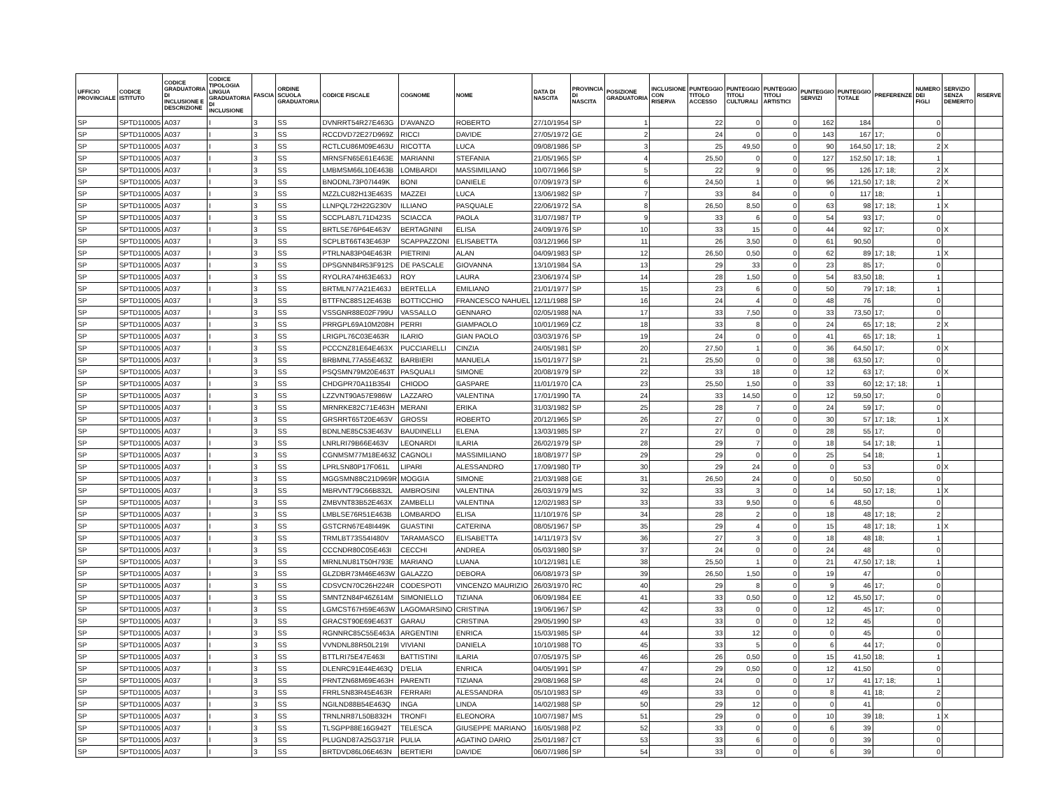| UFFICIO PROVINCIALE | CODICE ISTITUTO | CODICE GRADUATORIA DI INCLUSIONE E DESCRIZIONE | CODICE TIPOLOGIA LINGUA GRADUATORIA DI INCLUSIONE | FASCIA | ORDINE SCUOLA GRADUATORIA | CODICE FISCALE | COGNOME | NOME | DATA DI NASCITA | PROVINCIA DI NASCITA | POSIZIONE GRADUATORIA | INCLUSIONE CON RISERVA | PUNTEGGIO TITOLO ACCESSO | PUNTEGGIO TITOLI CULTURALI | PUNTEGGIO TITOLI ARTISTICI | PUNTEGGIO SERVIZI | PUNTEGGIO TOTALE | PREFERENZE | NUMERO DEI FIGLI | SERVIZIO SENZA DEMERITO | RISERVE |
| --- | --- | --- | --- | --- | --- | --- | --- | --- | --- | --- | --- | --- | --- | --- | --- | --- | --- | --- | --- | --- | --- |
| SP | SPTD110005 | A037 | I | 3 | SS | DVNRRT54R27E463G | D'AVANZO | ROBERTO | 27/10/1954 | SP | 1 | | 22 | 0 | 0 | 162 | 184 | | 0 | | |
| SP | SPTD110005 | A037 | I | 3 | SS | RCCDVD72E27D969Z | RICCI | DAVIDE | 27/05/1972 | GE | 2 | | 24 | 0 | 0 | 143 | 167 | 17; | 0 | | |
| SP | SPTD110005 | A037 | I | 3 | SS | RCTLCU86M09E463U | RICOTTA | LUCA | 09/08/1986 | SP | 3 | | 25 | 49,50 | 0 | 90 | 164,50 | 17; 18; | 2 | X | |
| SP | SPTD110005 | A037 | I | 3 | SS | MRNSFN65E61E463E | MARIANNI | STEFANIA | 21/05/1965 | SP | 4 | | 25,50 | 0 | 0 | 127 | 152,50 | 17; 18; | 1 | | |
| SP | SPTD110005 | A037 | I | 3 | SS | LMBMSM66L10E463B | LOMBARDI | MASSIMILIANO | 10/07/1966 | SP | 5 | | 22 | 9 | 0 | 95 | 126 | 17; 18; | 2 | X | |
| SP | SPTD110005 | A037 | I | 3 | SS | BNODNL73P07I449K | BONI | DANIELE | 07/09/1973 | SP | 6 | | 24,50 | 1 | 0 | 96 | 121,50 | 17; 18; | 2 | X | |
| SP | SPTD110005 | A037 | I | 3 | SS | MZZLCU82H13E463S | MAZZEI | LUCA | 13/06/1982 | SP | 7 | | 33 | 84 | 0 | 0 | 117 | 18; | 1 | | |
| SP | SPTD110005 | A037 | I | 3 | SS | LLNPQL72H22G230V | ILLIANO | PASQUALE | 22/06/1972 | SA | 8 | | 26,50 | 8,50 | 0 | 63 | 98 | 17; 18; | 1 | X | |
| SP | SPTD110005 | A037 | I | 3 | SS | SCCPLA87L71D423S | SCIACCA | PAOLA | 31/07/1987 | TP | 9 | | 33 | 6 | 0 | 54 | 93 | 17; | 0 | | |
| SP | SPTD110005 | A037 | I | 3 | SS | BRTLSE76P64E463V | BERTAGNINI | ELISA | 24/09/1976 | SP | 10 | | 33 | 15 | 0 | 44 | 92 | 17; | 0 | X | |
| SP | SPTD110005 | A037 | I | 3 | SS | SCPLBT66T43E463P | SCAPPAZZONI | ELISABETTA | 03/12/1966 | SP | 11 | | 26 | 3,50 | 0 | 61 | 90,50 | | 0 | | |
| SP | SPTD110005 | A037 | I | 3 | SS | PTRLNA83P04E463R | PIETRINI | ALAN | 04/09/1983 | SP | 12 | | 26,50 | 0,50 | 0 | 62 | 89 | 17; 18; | 1 | X | |
| SP | SPTD110005 | A037 | I | 3 | SS | DPSGNN84R53F912S | DE PASCALE | GIOVANNA | 13/10/1984 | SA | 13 | | 29 | 33 | 0 | 23 | 85 | 17; | 0 | | |
| SP | SPTD110005 | A037 | I | 3 | SS | RYOLRA74H63E463J | ROY | LAURA | 23/06/1974 | SP | 14 | | 28 | 1,50 | 0 | 54 | 83,50 | 18; | 1 | | |
| SP | SPTD110005 | A037 | I | 3 | SS | BRTMLN77A21E463J | BERTELLA | EMILIANO | 21/01/1977 | SP | 15 | | 23 | 6 | 0 | 50 | 79 | 17; 18; | 1 | | |
| SP | SPTD110005 | A037 | I | 3 | SS | BTTFNC88S12E463B | BOTTICCHIO | FRANCESCO NAHUEL | 12/11/1988 | SP | 16 | | 24 | 4 | 0 | 48 | 76 | | 0 | | |
| SP | SPTD110005 | A037 | I | 3 | SS | VSSGNR88E02F799U | VASSALLO | GENNARO | 02/05/1988 | NA | 17 | | 33 | 7,50 | 0 | 33 | 73,50 | 17; | 0 | | |
| SP | SPTD110005 | A037 | I | 3 | SS | PRRGPL69A10M208H | PERRI | GIAMPAOLO | 10/01/1969 | CZ | 18 | | 33 | 8 | 0 | 24 | 65 | 17; 18; | 2 | X | |
| SP | SPTD110005 | A037 | I | 3 | SS | LRIGPL76C03E463R | ILARIO | GIAN PAOLO | 03/03/1976 | SP | 19 | | 24 | 0 | 0 | 41 | 65 | 17; 18; | 1 | | |
| SP | SPTD110005 | A037 | I | 3 | SS | PCCCNZ81E64E463X | PUCCIARELLI | CINZIA | 24/05/1981 | SP | 20 | | 27,50 | 1 | 0 | 36 | 64,50 | 17; | 0 | X | |
| SP | SPTD110005 | A037 | I | 3 | SS | BRBMNL77A55E463Z | BARBIERI | MANUELA | 15/01/1977 | SP | 21 | | 25,50 | 0 | 0 | 38 | 63,50 | 17; | 0 | | |
| SP | SPTD110005 | A037 | I | 3 | SS | PSQSMN79M20E463T | PASQUALI | SIMONE | 20/08/1979 | SP | 22 | | 33 | 18 | 0 | 12 | 63 | 17; | 0 | X | |
| SP | SPTD110005 | A037 | I | 3 | SS | CHDGPR70A11B354I | CHIODO | GASPARE | 11/01/1970 | CA | 23 | | 25,50 | 1,50 | 0 | 33 | 60 | 12; 17; 18; | 1 | | |
| SP | SPTD110005 | A037 | I | 3 | SS | LZZVNT90A57E986W | LAZZARO | VALENTINA | 17/01/1990 | TA | 24 | | 33 | 14,50 | 0 | 12 | 59,50 | 17; | 0 | | |
| SP | SPTD110005 | A037 | I | 3 | SS | MRNRKE82C71E463H | MERANI | ERIKA | 31/03/1982 | SP | 25 | | 28 | 7 | 0 | 24 | 59 | 17; | 0 | | |
| SP | SPTD110005 | A037 | I | 3 | SS | GRSRRT65T20E463V | GROSSI | ROBERTO | 20/12/1965 | SP | 26 | | 27 | 0 | 0 | 30 | 57 | 17; 18; | 1 | X | |
| SP | SPTD110005 | A037 | I | 3 | SS | BDNLNE85C53E463V | BAUDINELLI | ELENA | 13/03/1985 | SP | 27 | | 27 | 0 | 0 | 28 | 55 | 17; | 0 | | |
| SP | SPTD110005 | A037 | I | 3 | SS | LNRLRI79B66E463V | LEONARDI | ILARIA | 26/02/1979 | SP | 28 | | 29 | 7 | 0 | 18 | 54 | 17; 18; | 1 | | |
| SP | SPTD110005 | A037 | I | 3 | SS | CGNMSM77M18E463Z | CAGNOLI | MASSIMILIANO | 18/08/1977 | SP | 29 | | 29 | 0 | 0 | 25 | 54 | 18; | 1 | | |
| SP | SPTD110005 | A037 | I | 3 | SS | LPRLSN80P17F061L | LIPARI | ALESSANDRO | 17/09/1980 | TP | 30 | | 29 | 24 | 0 | 0 | 53 | | 0 | X | |
| SP | SPTD110005 | A037 | I | 3 | SS | MGGSMN88C21D969R | MOGGIA | SIMONE | 21/03/1988 | GE | 31 | | 26,50 | 24 | 0 | 0 | 50,50 | | 0 | | |
| SP | SPTD110005 | A037 | I | 3 | SS | MBRVNT79C66B832L | AMBROSINI | VALENTINA | 26/03/1979 | MS | 32 | | 33 | 3 | 0 | 14 | 50 | 17; 18; | 1 | X | |
| SP | SPTD110005 | A037 | I | 3 | SS | ZMBVNT83B52E463X | ZAMBELLI | VALENTINA | 12/02/1983 | SP | 33 | | 33 | 9,50 | 0 | 6 | 48,50 | | 0 | | |
| SP | SPTD110005 | A037 | I | 3 | SS | LMBLSE76R51E463B | LOMBARDO | ELISA | 11/10/1976 | SP | 34 | | 28 | 2 | 0 | 18 | 48 | 17; 18; | 2 | | |
| SP | SPTD110005 | A037 | I | 3 | SS | GSTCRN67E48I449K | GUASTINI | CATERINA | 08/05/1967 | SP | 35 | | 29 | 4 | 0 | 15 | 48 | 17; 18; | 1 | X | |
| SP | SPTD110005 | A037 | I | 3 | SS | TRMLBT73S54I480V | TARAMASCO | ELISABETTA | 14/11/1973 | SV | 36 | | 27 | 3 | 0 | 18 | 48 | 18; | 1 | | |
| SP | SPTD110005 | A037 | I | 3 | SS | CCCNDR80C05E463I | CECCHI | ANDREA | 05/03/1980 | SP | 37 | | 24 | 0 | 0 | 24 | 48 | | 0 | | |
| SP | SPTD110005 | A037 | I | 3 | SS | MRNLNU81T50H793E | MARIANO | LUANA | 10/12/1981 | LE | 38 | | 25,50 | 1 | 0 | 21 | 47,50 | 17; 18; | 1 | | |
| SP | SPTD110005 | A037 | I | 3 | SS | GLZDBR73M46E463W | GALAZZO | DEBORA | 06/08/1973 | SP | 39 | | 26,50 | 1,50 | 0 | 19 | 47 | | 0 | | |
| SP | SPTD110005 | A037 | I | 3 | SS | CDSVCN70C26H224R | CODESPOTI | VINCENZO MAURIZIO | 26/03/1970 | RC | 40 | | 29 | 8 | 0 | 9 | 46 | 17; | 0 | | |
| SP | SPTD110005 | A037 | I | 3 | SS | SMNTZN84P46Z614M | SIMONIELLO | TIZIANA | 06/09/1984 | EE | 41 | | 33 | 0,50 | 0 | 12 | 45,50 | 17; | 0 | | |
| SP | SPTD110005 | A037 | I | 3 | SS | LGMCST67H59E463W | LAGOMARSINO | CRISTINA | 19/06/1967 | SP | 42 | | 33 | 0 | 0 | 12 | 45 | 17; | 0 | | |
| SP | SPTD110005 | A037 | I | 3 | SS | GRACST90E69E463T | GARAU | CRISTINA | 29/05/1990 | SP | 43 | | 33 | 0 | 0 | 12 | 45 | | 0 | | |
| SP | SPTD110005 | A037 | I | 3 | SS | RGNNRC85C55E463A | ARGENTINI | ENRICA | 15/03/1985 | SP | 44 | | 33 | 12 | 0 | 0 | 45 | | 0 | | |
| SP | SPTD110005 | A037 | I | 3 | SS | VVNDNL88R50L219I | VIVIANI | DANIELA | 10/10/1988 | TO | 45 | | 33 | 5 | 0 | 6 | 44 | 17; | 0 | | |
| SP | SPTD110005 | A037 | I | 3 | SS | BTTLRI75E47E463I | BATTISTINI | ILARIA | 07/05/1975 | SP | 46 | | 26 | 0,50 | 0 | 15 | 41,50 | 18; | 1 | | |
| SP | SPTD110005 | A037 | I | 3 | SS | DLENRC91E44E463Q | D'ELIA | ENRICA | 04/05/1991 | SP | 47 | | 29 | 0,50 | 0 | 12 | 41,50 | | 0 | | |
| SP | SPTD110005 | A037 | I | 3 | SS | PRNTZN68M69E463H | PARENTI | TIZIANA | 29/08/1968 | SP | 48 | | 24 | 0 | 0 | 17 | 41 | 17; 18; | 1 | | |
| SP | SPTD110005 | A037 | I | 3 | SS | FRRLSN83R45E463R | FERRARI | ALESSANDRA | 05/10/1983 | SP | 49 | | 33 | 0 | 0 | 8 | 41 | 18; | 2 | | |
| SP | SPTD110005 | A037 | I | 3 | SS | NGILND88B54E463Q | INGA | LINDA | 14/02/1988 | SP | 50 | | 29 | 12 | 0 | 0 | 41 | | 0 | | |
| SP | SPTD110005 | A037 | I | 3 | SS | TRNLNR87L50B832H | TRONFI | ELEONORA | 10/07/1987 | MS | 51 | | 29 | 0 | 0 | 10 | 39 | 18; | 1 | X | |
| SP | SPTD110005 | A037 | I | 3 | SS | TLSGPP88E16G942T | TELESCA | GIUSEPPE MARIANO | 16/05/1988 | PZ | 52 | | 33 | 0 | 0 | 6 | 39 | | 0 | | |
| SP | SPTD110005 | A037 | I | 3 | SS | PLUGND87A25G371R | PULIA | AGATINO DARIO | 25/01/1987 | CT | 53 | | 33 | 6 | 0 | 0 | 39 | | 0 | | |
| SP | SPTD110005 | A037 | I | 3 | SS | BRTDVD86L06E463N | BERTIERI | DAVIDE | 06/07/1986 | SP | 54 | | 33 | 0 | 0 | 6 | 39 | | 0 | | |